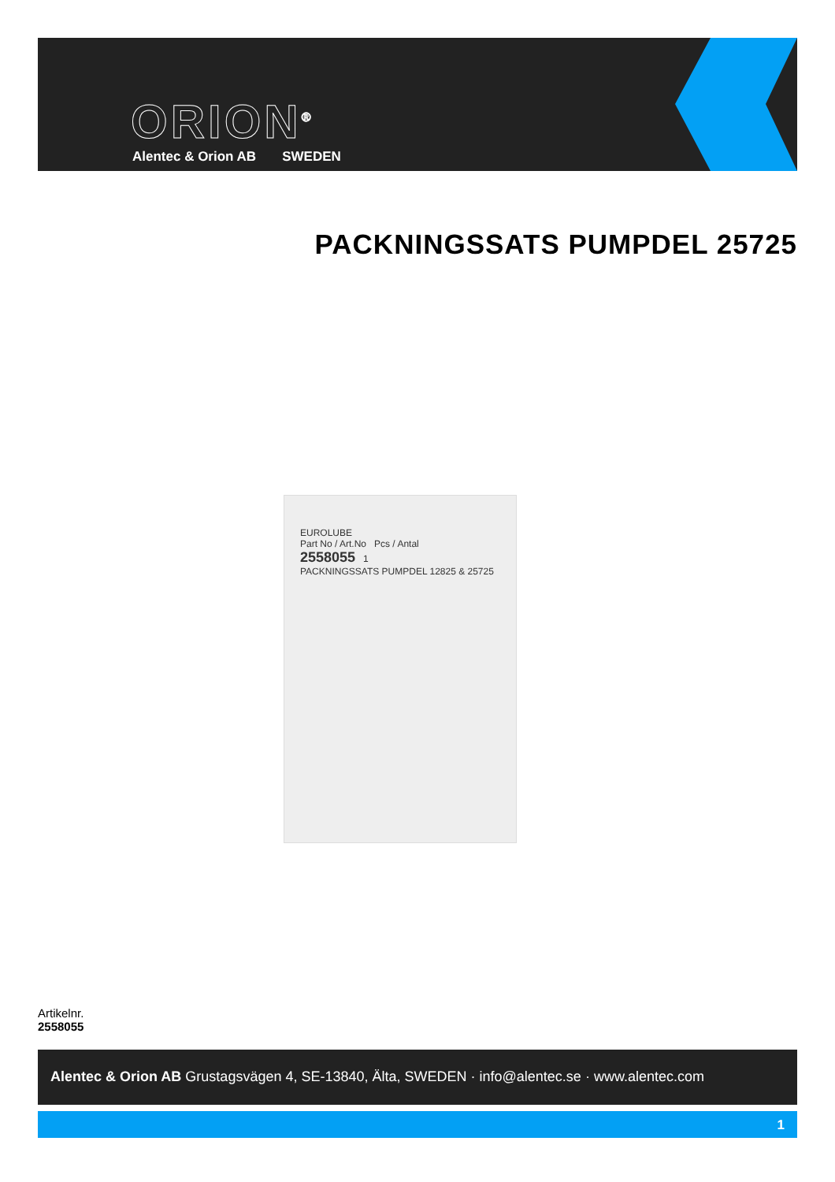ORION<sup>®</sup>
Alentec & Orion AB SWEDEN
PACKNINGSSATS PUMPDEL 25725
EUROLUBE
Part No / Art.No Pcs / Antal
2558055 1
PACKNINGSSATS PUMPDEL 12825 & 25725
Artikelnr.
2558055
Alentec & Orion AB Grustagsvägen 4, SE-13840, Älta, SWEDEN · info@alentec.se · www.alentec.com
1